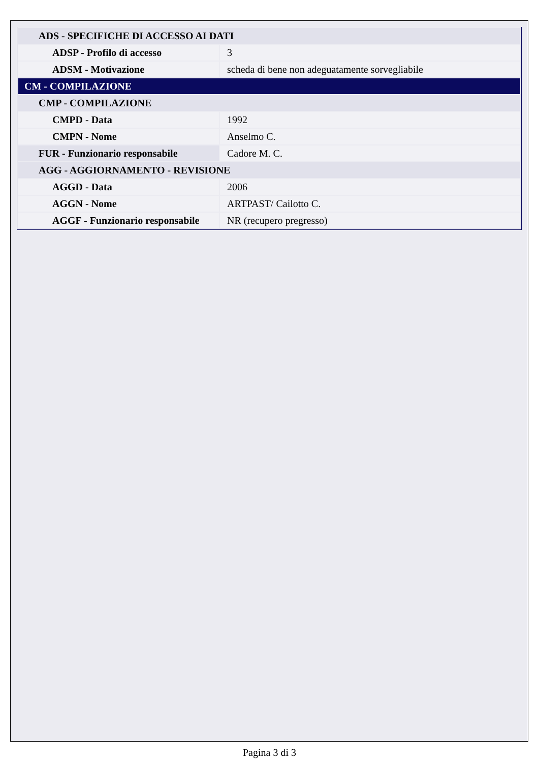| ADS - SPECIFICHE DI ACCESSO AI DATI | |
| ADSP - Profilo di accesso | 3 |
| ADSM - Motivazione | scheda di bene non adeguatamente sorvegliabile |
| CM - COMPILAZIONE | |
| CMP - COMPILAZIONE | |
| CMPD - Data | 1992 |
| CMPN - Nome | Anselmo C. |
| FUR - Funzionario responsabile | Cadore M. C. |
| AGG - AGGIORNAMENTO - REVISIONE | |
| AGGD - Data | 2006 |
| AGGN - Nome | ARTPAST/ Cailotto C. |
| AGGF - Funzionario responsabile | NR (recupero pregresso) |
Pagina 3 di 3